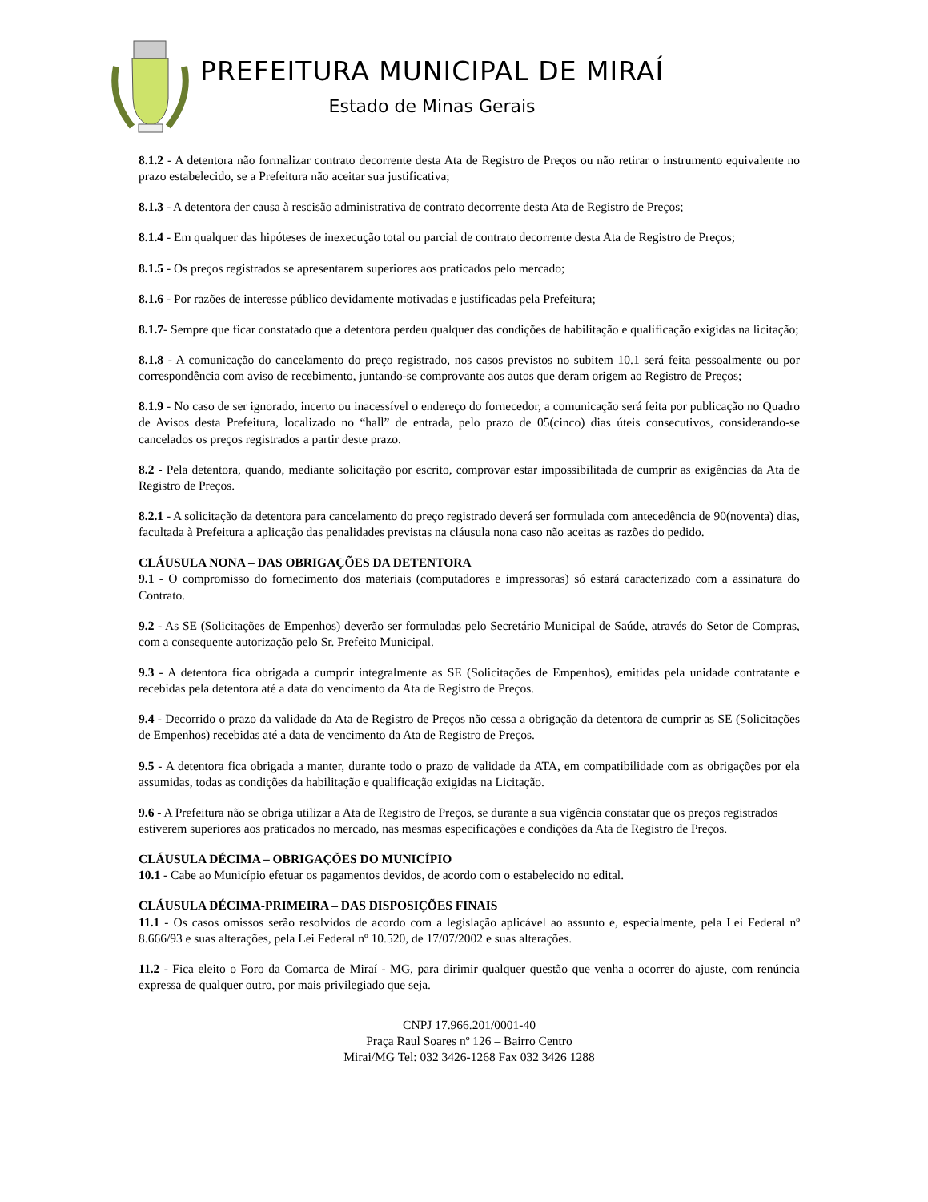PREFEITURA MUNICIPAL DE MIRAÍ
Estado de Minas Gerais
8.1.2 - A detentora não formalizar contrato decorrente desta Ata de Registro de Preços ou não retirar o instrumento equivalente no prazo estabelecido, se a Prefeitura não aceitar sua justificativa;
8.1.3 - A detentora der causa à rescisão administrativa de contrato decorrente desta Ata de Registro de Preços;
8.1.4 - Em qualquer das hipóteses de inexecução total ou parcial de contrato decorrente desta Ata de Registro de Preços;
8.1.5 - Os preços registrados se apresentarem superiores aos praticados pelo mercado;
8.1.6 - Por razões de interesse público devidamente motivadas e justificadas pela Prefeitura;
8.1.7- Sempre que ficar constatado que a detentora perdeu qualquer das condições de habilitação e qualificação exigidas na licitação;
8.1.8 - A comunicação do cancelamento do preço registrado, nos casos previstos no subitem 10.1 será feita pessoalmente ou por correspondência com aviso de recebimento, juntando-se comprovante aos autos que deram origem ao Registro de Preços;
8.1.9 - No caso de ser ignorado, incerto ou inacessível o endereço do fornecedor, a comunicação será feita por publicação no Quadro de Avisos desta Prefeitura, localizado no “hall” de entrada, pelo prazo de 05(cinco) dias úteis consecutivos, considerando-se cancelados os preços registrados a partir deste prazo.
8.2 - Pela detentora, quando, mediante solicitação por escrito, comprovar estar impossibilitada de cumprir as exigências da Ata de Registro de Preços.
8.2.1 - A solicitação da detentora para cancelamento do preço registrado deverá ser formulada com antecedência de 90(noventa) dias, facultada à Prefeitura a aplicação das penalidades previstas na cláusula nona caso não aceitas as razões do pedido.
CLÁUSULA NONA – DAS OBRIGAÇÕES DA DETENTORA
9.1 - O compromisso do fornecimento dos materiais (computadores e impressoras) só estará caracterizado com a assinatura do Contrato.
9.2 - As SE (Solicitações de Empenhos) deverão ser formuladas pelo Secretário Municipal de Saúde, através do Setor de Compras, com a consequente autorização pelo Sr. Prefeito Municipal.
9.3 - A detentora fica obrigada a cumprir integralmente as SE (Solicitações de Empenhos), emitidas pela unidade contratante e recebidas pela detentora até a data do vencimento da Ata de Registro de Preços.
9.4 - Decorrido o prazo da validade da Ata de Registro de Preços não cessa a obrigação da detentora de cumprir as SE (Solicitações de Empenhos) recebidas até a data de vencimento da Ata de Registro de Preços.
9.5 - A detentora fica obrigada a manter, durante todo o prazo de validade da ATA, em compatibilidade com as obrigações por ela assumidas, todas as condições da habilitação e qualificação exigidas na Licitação.
9.6 - A Prefeitura não se obriga utilizar a Ata de Registro de Preços, se durante a sua vigência constatar que os preços registrados estiverem superiores aos praticados no mercado, nas mesmas especificações e condições da Ata de Registro de Preços.
CLÁUSULA DÉCIMA – OBRIGAÇÕES DO MUNICÍPIO
10.1 - Cabe ao Município efetuar os pagamentos devidos, de acordo com o estabelecido no edital.
CLÁUSULA DÉCIMA-PRIMEIRA – DAS DISPOSIÇÕES FINAIS
11.1 - Os casos omissos serão resolvidos de acordo com a legislação aplicável ao assunto e, especialmente, pela Lei Federal nº 8.666/93 e suas alterações, pela Lei Federal nº 10.520, de 17/07/2002 e suas alterações.
11.2 - Fica eleito o Foro da Comarca de Miraí - MG, para dirimir qualquer questão que venha a ocorrer do ajuste, com renúncia expressa de qualquer outro, por mais privilegiado que seja.
CNPJ 17.966.201/0001-40
Praça Raul Soares nº 126 – Bairro Centro
Mirai/MG Tel: 032 3426-1268 Fax 032 3426 1288